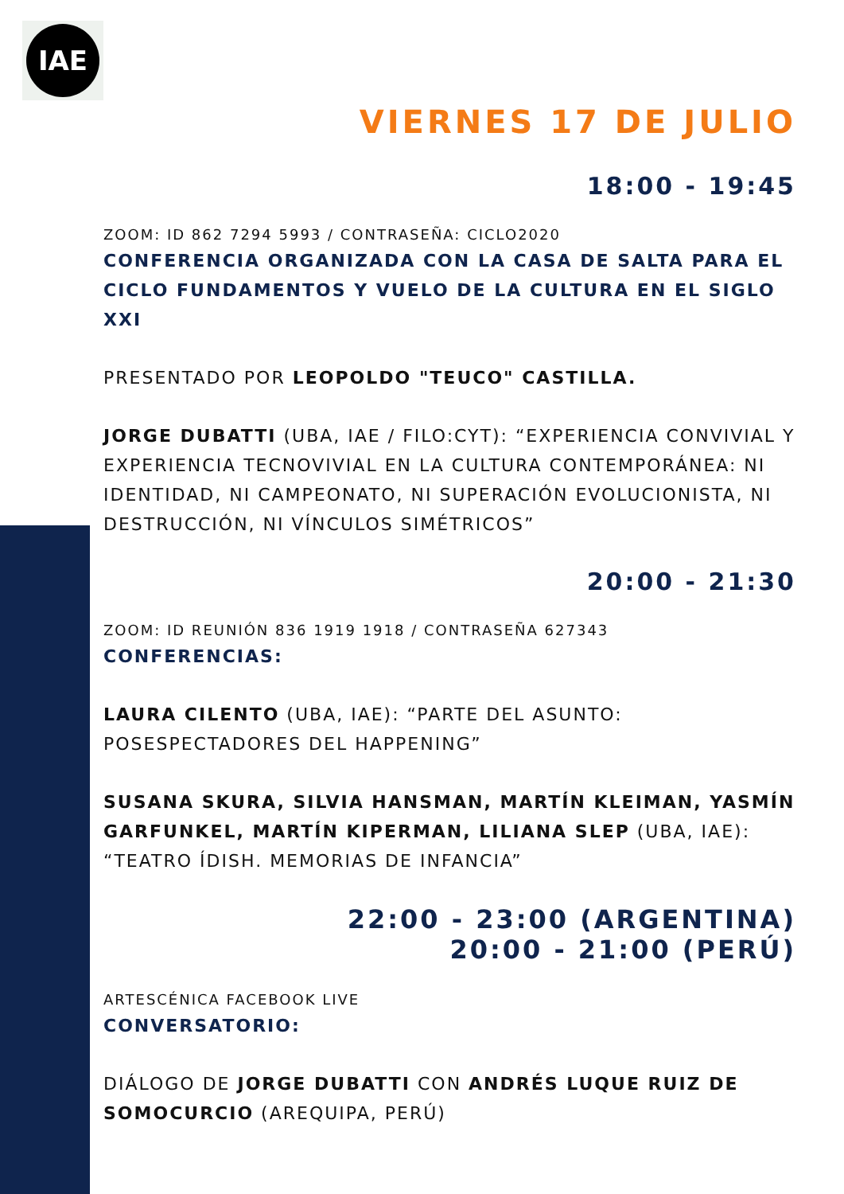IAE
VIERNES 17 DE JULIO
18:00 - 19:45
ZOOM: ID 862 7294 5993 / CONTRASEÑA: CICLO2020
CONFERENCIA ORGANIZADA CON LA CASA DE SALTA PARA EL CICLO FUNDAMENTOS Y VUELO DE LA CULTURA EN EL SIGLO XXI
PRESENTADO POR LEOPOLDO "TEUCO" CASTILLA.
JORGE DUBATTI (UBA, IAE / FILO:CYT): “EXPERIENCIA CONVIVIAL Y EXPERIENCIA TECNOVIVIAL EN LA CULTURA CONTEMPORÁNEA: NI IDENTIDAD, NI CAMPEONATO, NI SUPERACIÓN EVOLUCIONISTA, NI DESTRUCCIÓN, NI VÍNCULOS SIMÉTRICOS”
20:00 - 21:30
ZOOM: ID REUNIÓN 836 1919 1918 / CONTRASEÑA 627343
CONFERENCIAS:
LAURA CILENTO (UBA, IAE): “PARTE DEL ASUNTO: POSESPECTADORES DEL HAPPENING”
SUSANA SKURA, SILVIA HANSMAN, MARTÍN KLEIMAN, YASMÍN GARFUNKEL, MARTÍN KIPERMAN, LILIANA SLEP (UBA, IAE): “TEATRO ÍDISH. MEMORIAS DE INFANCIA”
22:00 - 23:00 (ARGENTINA)
20:00 - 21:00 (PERÚ)
ARTESCÉNICA FACEBOOK LIVE
CONVERSATORIO:
DIÁLOGO DE JORGE DUBATTI CON ANDRÉS LUQUE RUIZ DE SOMOCURCIO (AREQUIPA, PERÚ)